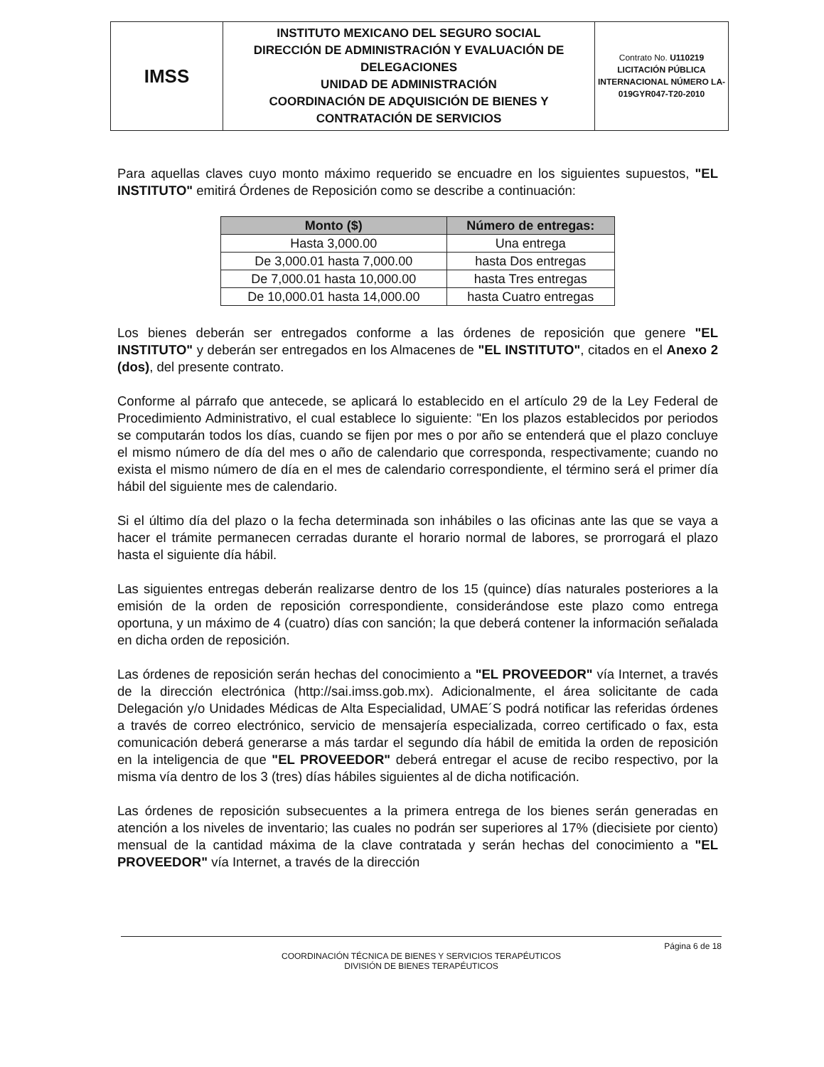| IMSS | INSTITUTO MEXICANO DEL SEGURO SOCIAL DIRECCIÓN DE ADMINISTRACIÓN Y EVALUACIÓN DE DELEGACIONES UNIDAD DE ADMINISTRACIÓN COORDINACIÓN DE ADQUISICIÓN DE BIENES Y CONTRATACIÓN DE SERVICIOS | Contrato No. U110219 LICITACIÓN PÚBLICA INTERNACIONAL NÚMERO LA-019GYR047-T20-2010 |
Para aquellas claves cuyo monto máximo requerido se encuadre en los siguientes supuestos, "EL INSTITUTO" emitirá Órdenes de Reposición como se describe a continuación:
| Monto ($) | Número de entregas: |
| --- | --- |
| Hasta 3,000.00 | Una entrega |
| De 3,000.01 hasta 7,000.00 | hasta Dos entregas |
| De 7,000.01 hasta 10,000.00 | hasta Tres entregas |
| De 10,000.01 hasta 14,000.00 | hasta Cuatro entregas |
Los bienes deberán ser entregados conforme a las órdenes de reposición que genere "EL INSTITUTO" y deberán ser entregados en los Almacenes de "EL INSTITUTO", citados en el Anexo 2 (dos), del presente contrato.
Conforme al párrafo que antecede, se aplicará lo establecido en el artículo 29 de la Ley Federal de Procedimiento Administrativo, el cual establece lo siguiente: "En los plazos establecidos por periodos se computarán todos los días, cuando se fijen por mes o por año se entenderá que el plazo concluye el mismo número de día del mes o año de calendario que corresponda, respectivamente; cuando no exista el mismo número de día en el mes de calendario correspondiente, el término será el primer día hábil del siguiente mes de calendario.
Si el último día del plazo o la fecha determinada son inhábiles o las oficinas ante las que se vaya a hacer el trámite permanecen cerradas durante el horario normal de labores, se prorrogará el plazo hasta el siguiente día hábil.
Las siguientes entregas deberán realizarse dentro de los 15 (quince) días naturales posteriores a la emisión de la orden de reposición correspondiente, considerándose este plazo como entrega oportuna, y un máximo de 4 (cuatro) días con sanción; la que deberá contener la información señalada en dicha orden de reposición.
Las órdenes de reposición serán hechas del conocimiento a "EL PROVEEDOR" vía Internet, a través de la dirección electrónica (http://sai.imss.gob.mx). Adicionalmente, el área solicitante de cada Delegación y/o Unidades Médicas de Alta Especialidad, UMAE´S podrá notificar las referidas órdenes a través de correo electrónico, servicio de mensajería especializada, correo certificado o fax, esta comunicación deberá generarse a más tardar el segundo día hábil de emitida la orden de reposición en la inteligencia de que "EL PROVEEDOR" deberá entregar el acuse de recibo respectivo, por la misma vía dentro de los 3 (tres) días hábiles siguientes al de dicha notificación.
Las órdenes de reposición subsecuentes a la primera entrega de los bienes serán generadas en atención a los niveles de inventario; las cuales no podrán ser superiores al 17% (diecisiete por ciento) mensual de la cantidad máxima de la clave contratada y serán hechas del conocimiento a "EL PROVEEDOR" vía Internet, a través de la dirección
Página 6 de 18
COORDINACIÓN TÉCNICA DE BIENES Y SERVICIOS TERAPÉUTICOS
DIVISIÓN DE BIENES TERAPÉUTICOS